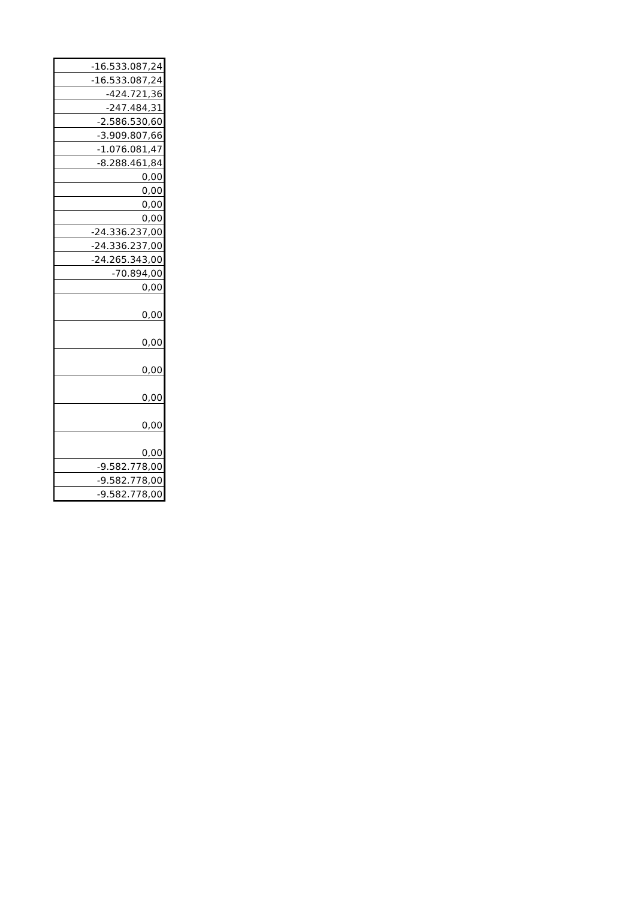| -16.533.087,24 |
| -16.533.087,24 |
| -424.721,36 |
| -247.484,31 |
| -2.586.530,60 |
| -3.909.807,66 |
| -1.076.081,47 |
| -8.288.461,84 |
| 0,00 |
| 0,00 |
| 0,00 |
| 0,00 |
| -24.336.237,00 |
| -24.336.237,00 |
| -24.265.343,00 |
| -70.894,00 |
| 0,00 |
| 0,00 |
| 0,00 |
| 0,00 |
| 0,00 |
| 0,00 |
| 0,00 |
| -9.582.778,00 |
| -9.582.778,00 |
| -9.582.778,00 |